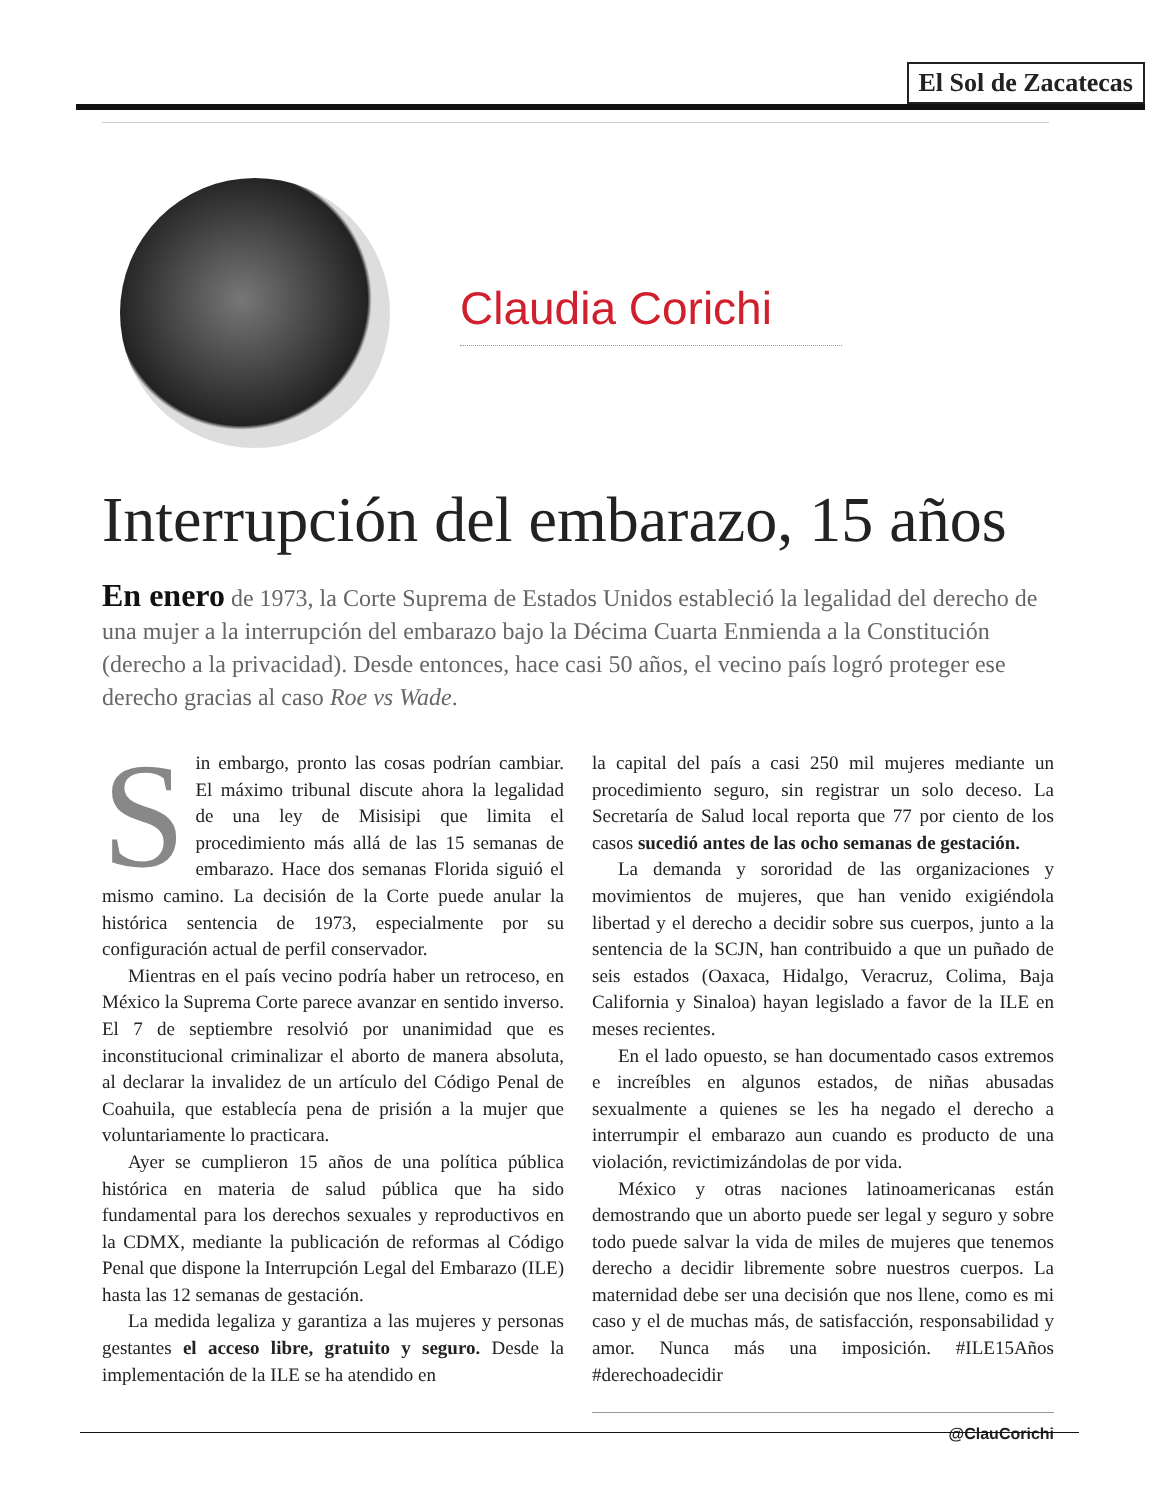El Sol de Zacatecas
Claudia Corichi
Interrupción del embarazo, 15 años
En enero de 1973, la Corte Suprema de Estados Unidos estableció la legalidad del derecho de una mujer a la interrupción del embarazo bajo la Décima Cuarta Enmienda a la Constitución (derecho a la privacidad). Desde entonces, hace casi 50 años, el vecino país logró proteger ese derecho gracias al caso Roe vs Wade.
Sin embargo, pronto las cosas podrían cambiar. El máximo tribunal discute ahora la legalidad de una ley de Misisipi que limita el procedimiento más allá de las 15 semanas de embarazo. Hace dos semanas Florida siguió el mismo camino. La decisión de la Corte puede anular la histórica sentencia de 1973, especialmente por su configuración actual de perfil conservador.
Mientras en el país vecino podría haber un retroceso, en México la Suprema Corte parece avanzar en sentido inverso. El 7 de septiembre resolvió por unanimidad que es inconstitucional criminalizar el aborto de manera absoluta, al declarar la invalidez de un artículo del Código Penal de Coahuila, que establecía pena de prisión a la mujer que voluntariamente lo practicara.
Ayer se cumplieron 15 años de una política pública histórica en materia de salud pública que ha sido fundamental para los derechos sexuales y reproductivos en la CDMX, mediante la publicación de reformas al Código Penal que dispone la Interrupción Legal del Embarazo (ILE) hasta las 12 semanas de gestación.
La medida legaliza y garantiza a las mujeres y personas gestantes el acceso libre, gratuito y seguro. Desde la implementación de la ILE se ha atendido en
la capital del país a casi 250 mil mujeres mediante un procedimiento seguro, sin registrar un solo deceso. La Secretaría de Salud local reporta que 77 por ciento de los casos sucedió antes de las ocho semanas de gestación.
La demanda y sororidad de las organizaciones y movimientos de mujeres, que han venido exigiéndola libertad y el derecho a decidir sobre sus cuerpos, junto a la sentencia de la SCJN, han contribuido a que un puñado de seis estados (Oaxaca, Hidalgo, Veracruz, Colima, Baja California y Sinaloa) hayan legislado a favor de la ILE en meses recientes.
En el lado opuesto, se han documentado casos extremos e increíbles en algunos estados, de niñas abusadas sexualmente a quienes se les ha negado el derecho a interrumpir el embarazo aun cuando es producto de una violación, revictimizándolas de por vida.
México y otras naciones latinoamericanas están demostrando que un aborto puede ser legal y seguro y sobre todo puede salvar la vida de miles de mujeres que tenemos derecho a decidir libremente sobre nuestros cuerpos. La maternidad debe ser una decisión que nos llene, como es mi caso y el de muchas más, de satisfacción, responsabilidad y amor. Nunca más una imposición. #ILE15Años #derechoadecidir
@ClauCorichi